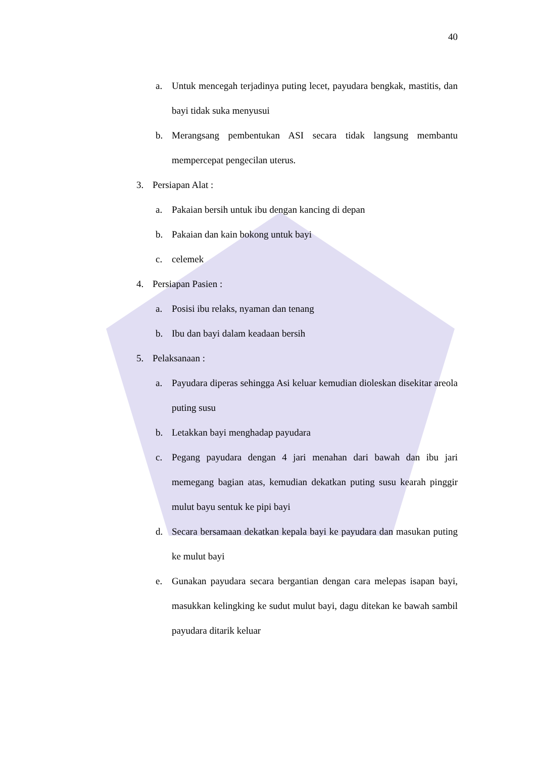40
a. Untuk mencegah terjadinya puting lecet, payudara bengkak, mastitis, dan bayi tidak suka menyusui
b. Merangsang pembentukan ASI secara tidak langsung membantu mempercepat pengecilan uterus.
3. Persiapan Alat :
a. Pakaian bersih untuk ibu dengan kancing di depan
b. Pakaian dan kain bokong untuk bayi
c. celemek
4. Persiapan Pasien :
a. Posisi ibu relaks, nyaman dan tenang
b. Ibu dan bayi dalam keadaan bersih
5. Pelaksanaan :
a. Payudara diperas sehingga Asi keluar kemudian dioleskan disekitar areola puting susu
b. Letakkan bayi menghadap payudara
c. Pegang payudara dengan 4 jari menahan dari bawah dan ibu jari memegang bagian atas, kemudian dekatkan puting susu kearah pinggir mulut bayu sentuk ke pipi bayi
d. Secara bersamaan dekatkan kepala bayi ke payudara dan masukan puting ke mulut bayi
e. Gunakan payudara secara bergantian dengan cara melepas isapan bayi, masukkan kelingking ke sudut mulut bayi, dagu ditekan ke bawah sambil payudara ditarik keluar